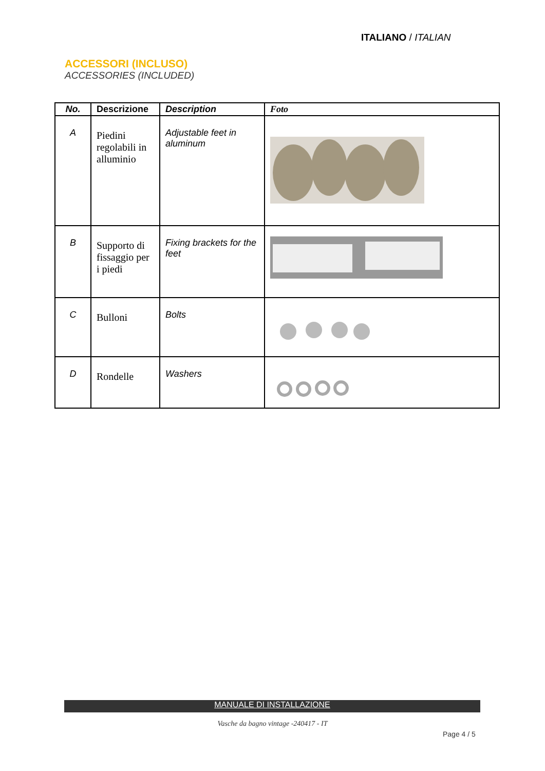ITALIANO / ITALIAN
ACCESSORI (INCLUSO)
ACCESSORIES (INCLUDED)
| No. | Descrizione | Description | Foto |
| --- | --- | --- | --- |
| A | Piedini regolabili in alluminio | Adjustable feet in aluminum | |
| B | Supporto di fissaggio per i piedi | Fixing brackets for the feet | |
| C | Bulloni | Bolts | |
| D | Rondelle | Washers | |
MANUALE DI INSTALLAZIONE
Vasche da bagno vintage -240417 - IT
Page 4 / 5